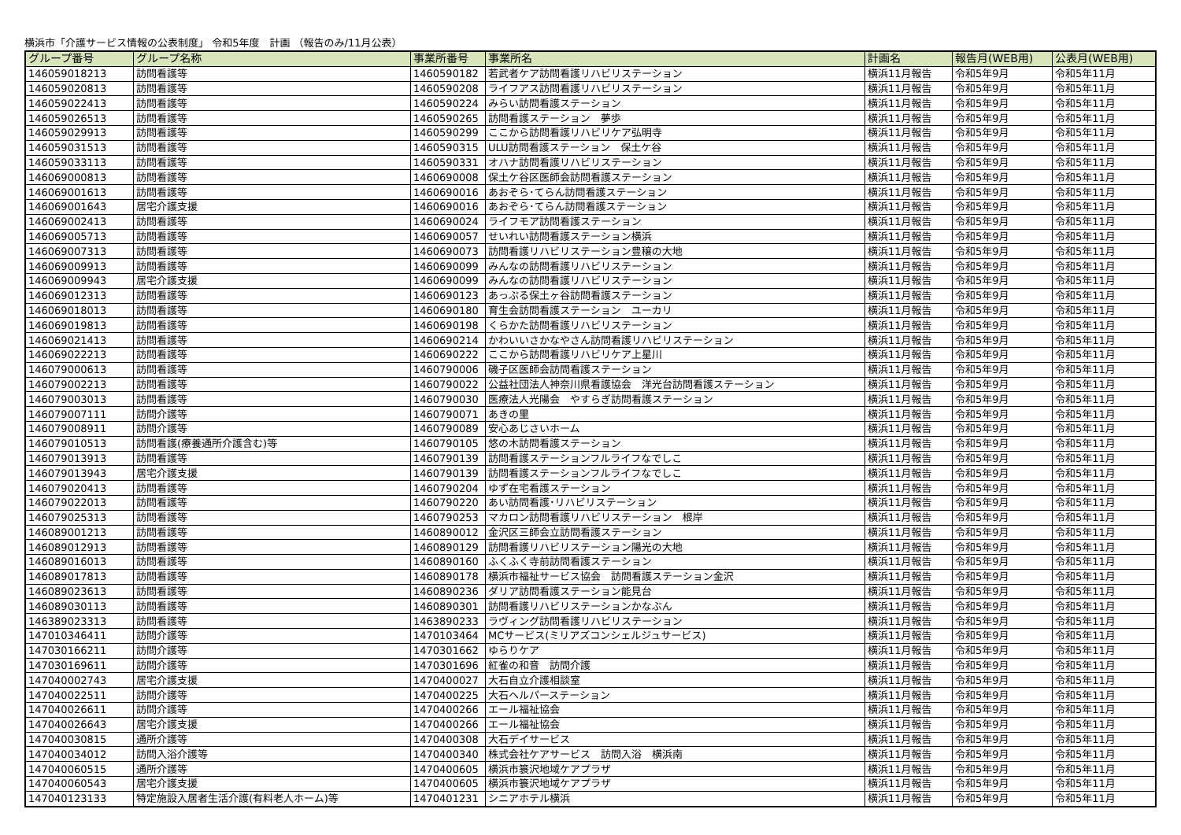横浜市「介護サービス情報の公表制度」 令和5年度　計画 （報告のみ/11月公表）
| グループ番号 | グループ名称 | 事業所番号 | 事業所名 | 計画名 | 報告月(WEB用) | 公表月(WEB用) |
| --- | --- | --- | --- | --- | --- | --- |
| 146059018213 | 訪問看護等 | 1460590182 | 若武者ケア訪問看護リハビリステーション | 横浜11月報告 | 令和5年9月 | 令和5年11月 |
| 146059020813 | 訪問看護等 | 1460590208 | ライフアス訪問看護リハビリステーション | 横浜11月報告 | 令和5年9月 | 令和5年11月 |
| 146059022413 | 訪問看護等 | 1460590224 | みらい訪問看護ステーション | 横浜11月報告 | 令和5年9月 | 令和5年11月 |
| 146059026513 | 訪問看護等 | 1460590265 | 訪問看護ステーション 夢歩 | 横浜11月報告 | 令和5年9月 | 令和5年11月 |
| 146059029913 | 訪問看護等 | 1460590299 | ここから訪問看護リハビリケア弘明寺 | 横浜11月報告 | 令和5年9月 | 令和5年11月 |
| 146059031513 | 訪問看護等 | 1460590315 | ULU訪問看護ステーション 保土ケ谷 | 横浜11月報告 | 令和5年9月 | 令和5年11月 |
| 146059033113 | 訪問看護等 | 1460590331 | オハナ訪問看護リハビリステーション | 横浜11月報告 | 令和5年9月 | 令和5年11月 |
| 146069000813 | 訪問看護等 | 1460690008 | 保土ケ谷区医師会訪問看護ステーション | 横浜11月報告 | 令和5年9月 | 令和5年11月 |
| 146069001613 | 訪問看護等 | 1460690016 | あおぞら･てらん訪問看護ステーション | 横浜11月報告 | 令和5年9月 | 令和5年11月 |
| 146069001643 | 居宅介護支援 | 1460690016 | あおぞら･てらん訪問看護ステーション | 横浜11月報告 | 令和5年9月 | 令和5年11月 |
| 146069002413 | 訪問看護等 | 1460690024 | ライフモア訪問看護ステーション | 横浜11月報告 | 令和5年9月 | 令和5年11月 |
| 146069005713 | 訪問看護等 | 1460690057 | せいれい訪問看護ステーション横浜 | 横浜11月報告 | 令和5年9月 | 令和5年11月 |
| 146069007313 | 訪問看護等 | 1460690073 | 訪問看護リハビリステーション豊穣の大地 | 横浜11月報告 | 令和5年9月 | 令和5年11月 |
| 146069009913 | 訪問看護等 | 1460690099 | みんなの訪問看護リハビリステーション | 横浜11月報告 | 令和5年9月 | 令和5年11月 |
| 146069009943 | 居宅介護支援 | 1460690099 | みんなの訪問看護リハビリステーション | 横浜11月報告 | 令和5年9月 | 令和5年11月 |
| 146069012313 | 訪問看護等 | 1460690123 | あっぷる保土ヶ谷訪問看護ステーション | 横浜11月報告 | 令和5年9月 | 令和5年11月 |
| 146069018013 | 訪問看護等 | 1460690180 | 育生会訪問看護ステーション ユーカリ | 横浜11月報告 | 令和5年9月 | 令和5年11月 |
| 146069019813 | 訪問看護等 | 1460690198 | くらかた訪問看護リハビリステーション | 横浜11月報告 | 令和5年9月 | 令和5年11月 |
| 146069021413 | 訪問看護等 | 1460690214 | かわいいさかなやさん訪問看護リハビリステーション | 横浜11月報告 | 令和5年9月 | 令和5年11月 |
| 146069022213 | 訪問看護等 | 1460690222 | ここから訪問看護リハビリケア上星川 | 横浜11月報告 | 令和5年9月 | 令和5年11月 |
| 146079000613 | 訪問看護等 | 1460790006 | 磯子区医師会訪問看護ステーション | 横浜11月報告 | 令和5年9月 | 令和5年11月 |
| 146079002213 | 訪問看護等 | 1460790022 | 公益社団法人神奈川県看護協会 洋光台訪問看護ステーション | 横浜11月報告 | 令和5年9月 | 令和5年11月 |
| 146079003013 | 訪問看護等 | 1460790030 | 医療法人光陽会 やすらぎ訪問看護ステーション | 横浜11月報告 | 令和5年9月 | 令和5年11月 |
| 146079007111 | 訪問介護等 | 1460790071 | あきの里 | 横浜11月報告 | 令和5年9月 | 令和5年11月 |
| 146079008911 | 訪問介護等 | 1460790089 | 安心あじさいホーム | 横浜11月報告 | 令和5年9月 | 令和5年11月 |
| 146079010513 | 訪問看護(療養通所介護含む)等 | 1460790105 | 悠の木訪問看護ステーション | 横浜11月報告 | 令和5年9月 | 令和5年11月 |
| 146079013913 | 訪問看護等 | 1460790139 | 訪問看護ステーションフルライフなでしこ | 横浜11月報告 | 令和5年9月 | 令和5年11月 |
| 146079013943 | 居宅介護支援 | 1460790139 | 訪問看護ステーションフルライフなでしこ | 横浜11月報告 | 令和5年9月 | 令和5年11月 |
| 146079020413 | 訪問看護等 | 1460790204 | ゆず在宅看護ステーション | 横浜11月報告 | 令和5年9月 | 令和5年11月 |
| 146079022013 | 訪問看護等 | 1460790220 | あい訪問看護･リハビリステーション | 横浜11月報告 | 令和5年9月 | 令和5年11月 |
| 146079025313 | 訪問看護等 | 1460790253 | マカロン訪問看護リハビリステーション 根岸 | 横浜11月報告 | 令和5年9月 | 令和5年11月 |
| 146089001213 | 訪問看護等 | 1460890012 | 金沢区三師会立訪問看護ステーション | 横浜11月報告 | 令和5年9月 | 令和5年11月 |
| 146089012913 | 訪問看護等 | 1460890129 | 訪問看護リハビリステーション陽光の大地 | 横浜11月報告 | 令和5年9月 | 令和5年11月 |
| 146089016013 | 訪問看護等 | 1460890160 | ふくふく寺前訪問看護ステーション | 横浜11月報告 | 令和5年9月 | 令和5年11月 |
| 146089017813 | 訪問看護等 | 1460890178 | 横浜市福祉サービス協会 訪問看護ステーション金沢 | 横浜11月報告 | 令和5年9月 | 令和5年11月 |
| 146089023613 | 訪問看護等 | 1460890236 | ダリア訪問看護ステーション能見台 | 横浜11月報告 | 令和5年9月 | 令和5年11月 |
| 146089030113 | 訪問看護等 | 1460890301 | 訪問看護リハビリステーションかなぶん | 横浜11月報告 | 令和5年9月 | 令和5年11月 |
| 146389023313 | 訪問看護等 | 1463890233 | ラヴィング訪問看護リハビリステーション | 横浜11月報告 | 令和5年9月 | 令和5年11月 |
| 147010346411 | 訪問介護等 | 1470103464 | MCサービス(ミリアズコンシェルジュサービス) | 横浜11月報告 | 令和5年9月 | 令和5年11月 |
| 147030166211 | 訪問介護等 | 1470301662 | ゆらりケア | 横浜11月報告 | 令和5年9月 | 令和5年11月 |
| 147030169611 | 訪問介護等 | 1470301696 | 紅雀の和音 訪問介護 | 横浜11月報告 | 令和5年9月 | 令和5年11月 |
| 147040002743 | 居宅介護支援 | 1470400027 | 大石自立介護相談室 | 横浜11月報告 | 令和5年9月 | 令和5年11月 |
| 147040022511 | 訪問介護等 | 1470400225 | 大石ヘルパーステーション | 横浜11月報告 | 令和5年9月 | 令和5年11月 |
| 147040026611 | 訪問介護等 | 1470400266 | エール福祉協会 | 横浜11月報告 | 令和5年9月 | 令和5年11月 |
| 147040026643 | 居宅介護支援 | 1470400266 | エール福祉協会 | 横浜11月報告 | 令和5年9月 | 令和5年11月 |
| 147040030815 | 通所介護等 | 1470400308 | 大石デイサービス | 横浜11月報告 | 令和5年9月 | 令和5年11月 |
| 147040034012 | 訪問入浴介護等 | 1470400340 | 株式会社ケアサービス 訪問入浴 横浜南 | 横浜11月報告 | 令和5年9月 | 令和5年11月 |
| 147040060515 | 通所介護等 | 1470400605 | 横浜市簑沢地域ケアプラザ | 横浜11月報告 | 令和5年9月 | 令和5年11月 |
| 147040060543 | 居宅介護支援 | 1470400605 | 横浜市簑沢地域ケアプラザ | 横浜11月報告 | 令和5年9月 | 令和5年11月 |
| 147040123133 | 特定施設入居者生活介護(有料老人ホーム)等 | 1470401231 | シニアホテル横浜 | 横浜11月報告 | 令和5年9月 | 令和5年11月 |